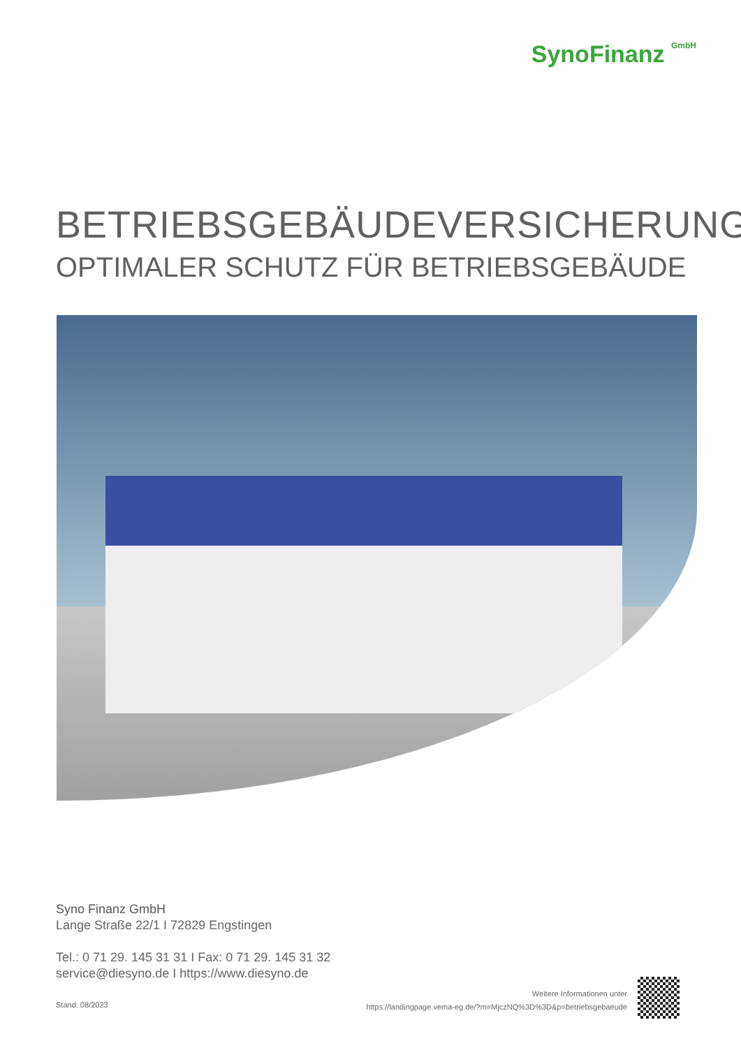SynoFinanz GmbH
BETRIEBSGEBÄUDEVERSICHERUNG
OPTIMALER SCHUTZ FÜR BETRIEBSGEBÄUDE
Syno Finanz GmbH
Lange Straße 22/1 I 72829 Engstingen
Tel.: 0 71 29. 145 31 31 I Fax: 0 71 29. 145 31 32
service@diesyno.de I https://www.diesyno.de
Stand: 08/2023
Weitere Informationen unter
https://landingpage.vema-eg.de/?m=MjczNQ%3D%3D&p=betriebsgebaeude